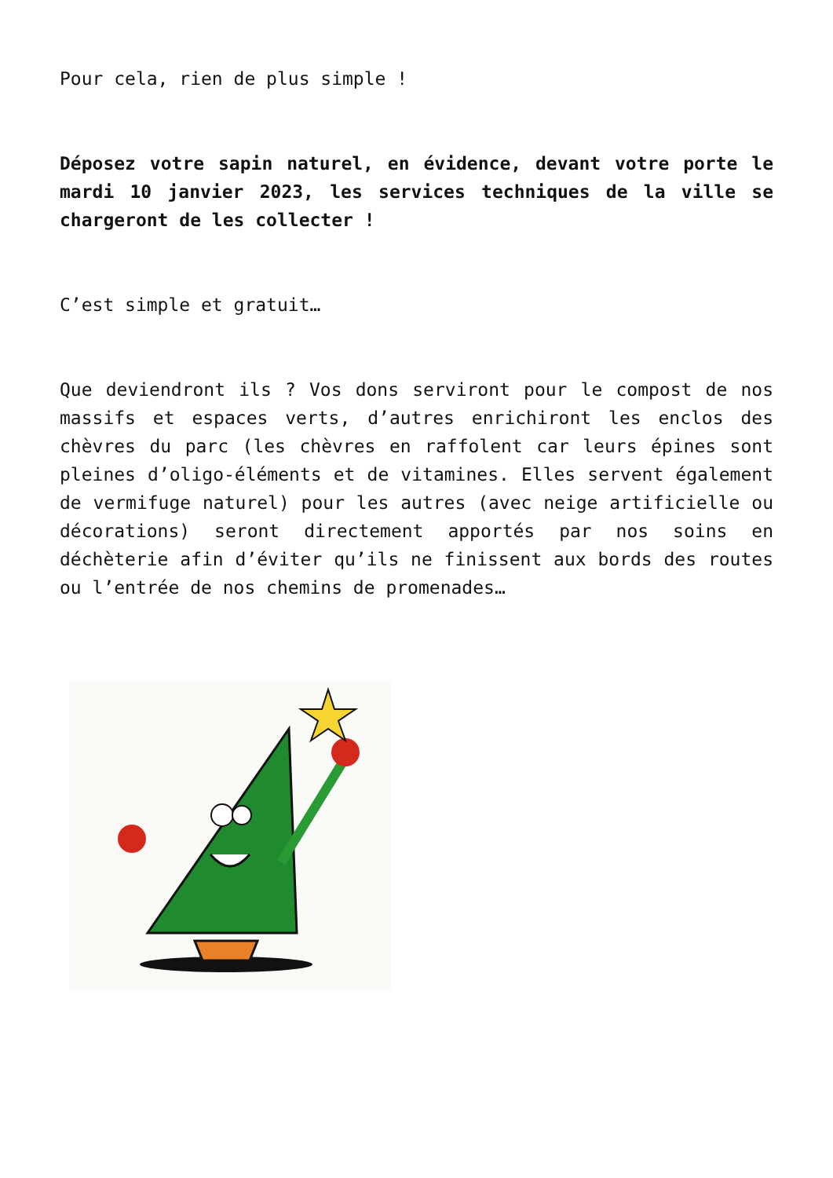Pour cela, rien de plus simple !
Déposez votre sapin naturel, en évidence, devant votre porte le mardi 10 janvier 2023, les services techniques de la ville se chargeront de les collecter !
C’est simple et gratuit…
Que deviendront ils ? Vos dons serviront pour le compost de nos massifs et espaces verts, d’autres enrichiront les enclos des chèvres du parc (les chèvres en raffolent car leurs épines sont pleines d’oligo-éléments et de vitamines. Elles servent également de vermifuge naturel) pour les autres (avec neige artificielle ou décorations) seront directement apportés par nos soins en déchèterie afin d’éviter qu’ils ne finissent aux bords des routes ou l’entrée de nos chemins de promenades…